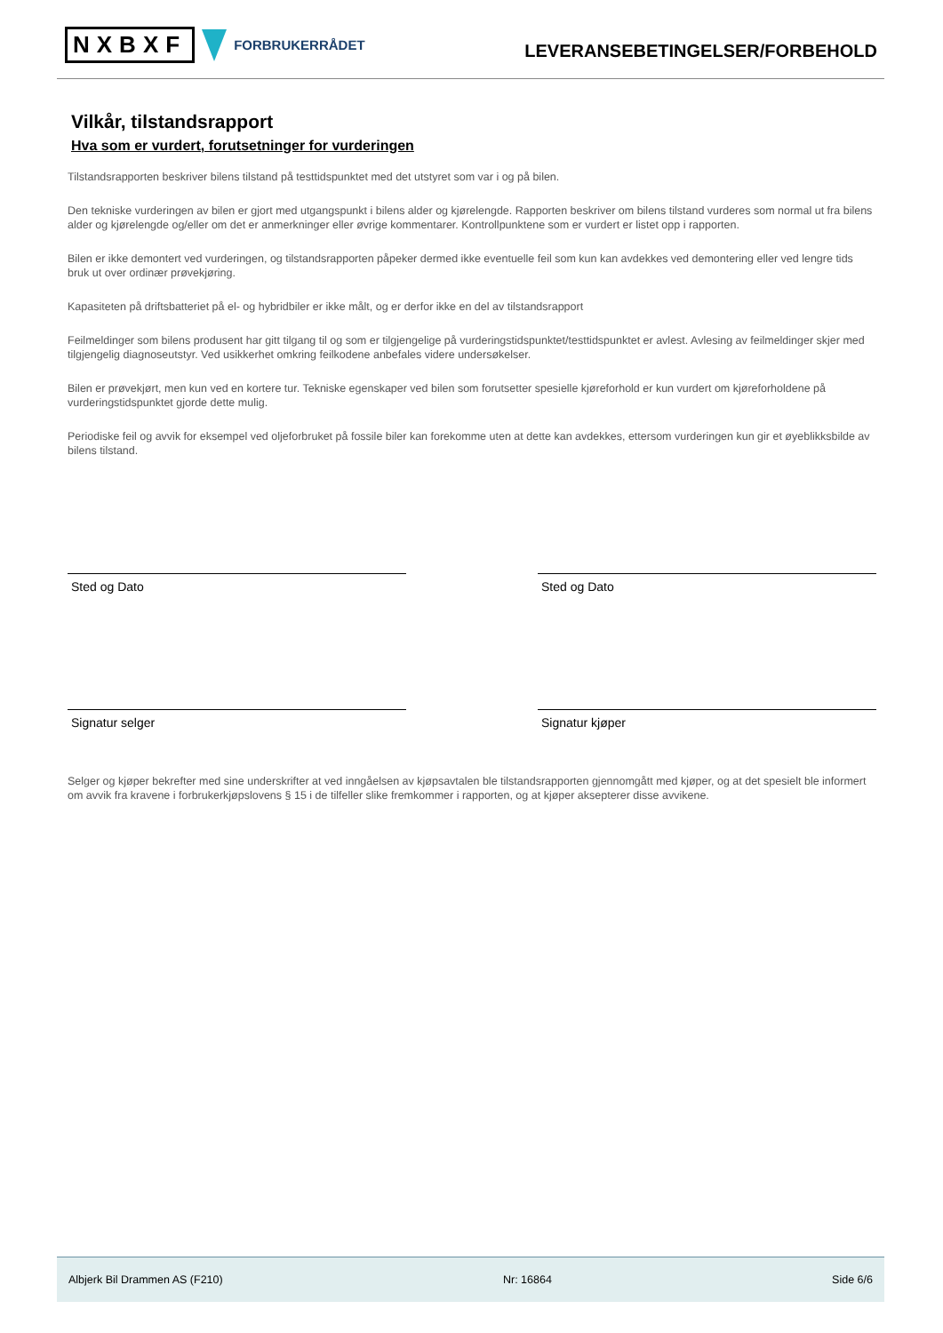NXBXF FORBRUKERRÅDET
LEVERANSEBETINGELSER/FORBEHOLD
Vilkår, tilstandsrapport
Hva som er vurdert, forutsetninger for vurderingen
Tilstandsrapporten beskriver bilens tilstand på testtidspunktet med det utstyret som var i og på bilen.
Den tekniske vurderingen av bilen er gjort med utgangspunkt i bilens alder og kjørelengde. Rapporten beskriver om bilens tilstand vurderes som normal ut fra bilens alder og kjørelengde og/eller om det er anmerkninger eller øvrige kommentarer. Kontrollpunktene som er vurdert er listet opp i rapporten.
Bilen er ikke demontert ved vurderingen, og tilstandsrapporten påpeker dermed ikke eventuelle feil som kun kan avdekkes ved demontering eller ved lengre tids bruk ut over ordinær prøvekjøring.
Kapasiteten på driftsbatteriet på el- og hybridbiler er ikke målt, og er derfor ikke en del av tilstandsrapport
Feilmeldinger som bilens produsent har gitt tilgang til og som er tilgjengelige på vurderingstidspunktet/testtidspunktet er avlest. Avlesing av feilmeldinger skjer med tilgjengelig diagnoseutstyr. Ved usikkerhet omkring feilkodene anbefales videre undersøkelser.
Bilen er prøvekjørt, men kun ved en kortere tur. Tekniske egenskaper ved bilen som forutsetter spesielle kjøreforhold er kun vurdert om kjøreforholdene på vurderingstidspunktet gjorde dette mulig.
Periodiske feil og avvik for eksempel ved oljeforbruket på fossile biler kan forekomme uten at dette kan avdekkes, ettersom vurderingen kun gir et øyeblikksbilde av bilens tilstand.
Sted og Dato
Signatur selger
Sted og Dato
Signatur kjøper
Selger og kjøper bekrefter med sine underskrifter at ved inngåelsen av kjøpsavtalen ble tilstandsrapporten gjennomgått med kjøper, og at det spesielt ble informert om avvik fra kravene i forbrukerkjøpslovens § 15 i de tilfeller slike fremkommer i rapporten, og at kjøper aksepterer disse avvikene.
Albjerk Bil Drammen AS (F210) Nr: 16864 Side 6/6